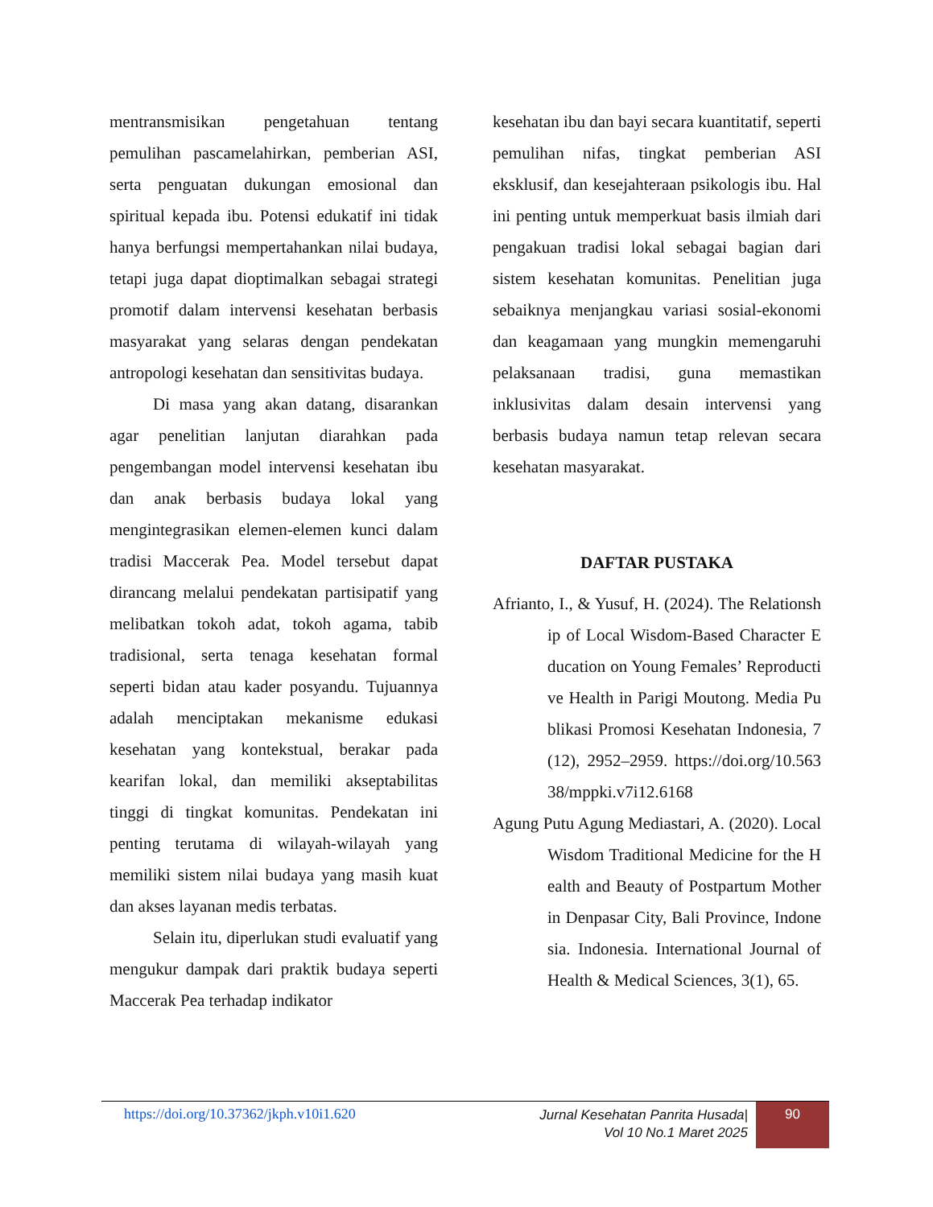mentransmisikan pengetahuan tentang pemulihan pascamelahirkan, pemberian ASI, serta penguatan dukungan emosional dan spiritual kepada ibu. Potensi edukatif ini tidak hanya berfungsi mempertahankan nilai budaya, tetapi juga dapat dioptimalkan sebagai strategi promotif dalam intervensi kesehatan berbasis masyarakat yang selaras dengan pendekatan antropologi kesehatan dan sensitivitas budaya.
Di masa yang akan datang, disarankan agar penelitian lanjutan diarahkan pada pengembangan model intervensi kesehatan ibu dan anak berbasis budaya lokal yang mengintegrasikan elemen-elemen kunci dalam tradisi Maccerak Pea. Model tersebut dapat dirancang melalui pendekatan partisipatif yang melibatkan tokoh adat, tokoh agama, tabib tradisional, serta tenaga kesehatan formal seperti bidan atau kader posyandu. Tujuannya adalah menciptakan mekanisme edukasi kesehatan yang kontekstual, berakar pada kearifan lokal, dan memiliki akseptabilitas tinggi di tingkat komunitas. Pendekatan ini penting terutama di wilayah-wilayah yang memiliki sistem nilai budaya yang masih kuat dan akses layanan medis terbatas.
Selain itu, diperlukan studi evaluatif yang mengukur dampak dari praktik budaya seperti Maccerak Pea terhadap indikator
kesehatan ibu dan bayi secara kuantitatif, seperti pemulihan nifas, tingkat pemberian ASI eksklusif, dan kesejahteraan psikologis ibu. Hal ini penting untuk memperkuat basis ilmiah dari pengakuan tradisi lokal sebagai bagian dari sistem kesehatan komunitas. Penelitian juga sebaiknya menjangkau variasi sosial-ekonomi dan keagamaan yang mungkin memengaruhi pelaksanaan tradisi, guna memastikan inklusivitas dalam desain intervensi yang berbasis budaya namun tetap relevan secara kesehatan masyarakat.
DAFTAR PUSTAKA
Afrianto, I., & Yusuf, H. (2024). The Relationship of Local Wisdom-Based Character Education on Young Females’ Reproductive Health in Parigi Moutong. Media Publikasi Promosi Kesehatan Indonesia, 7(12), 2952–2959. https://doi.org/10.56338/mppki.v7i12.6168
Agung Putu Agung Mediastari, A. (2020). Local Wisdom Traditional Medicine for the Health and Beauty of Postpartum Mother in Denpasar City, Bali Province, Indonesia. Indonesia. International Journal of Health & Medical Sciences, 3(1), 65.
https://doi.org/10.37362/jkph.v10i1.620
Jurnal Kesehatan Panrita Husada|
Vol 10 No.1 Maret 2025
90